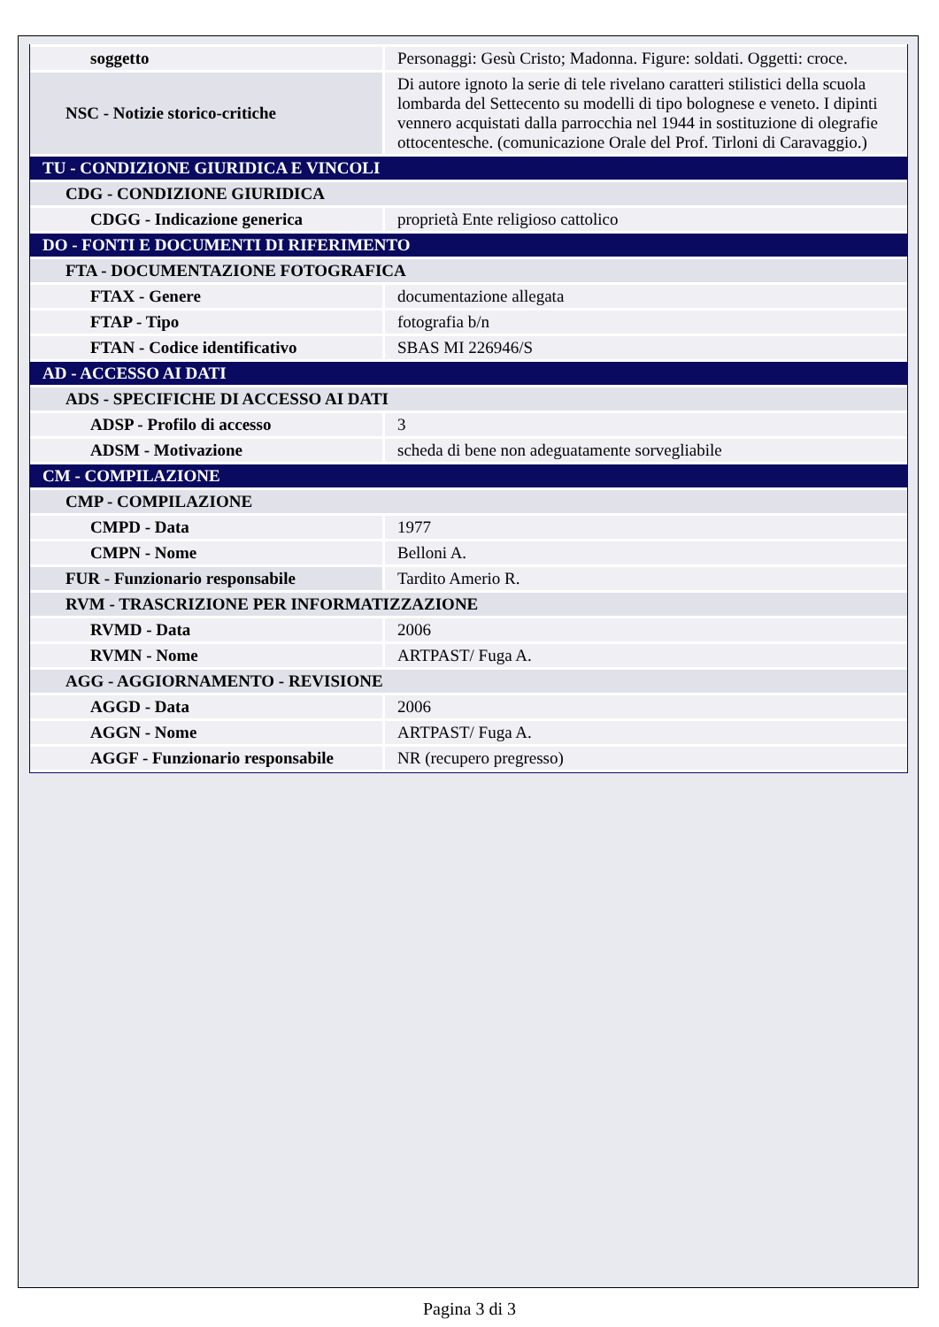| soggetto | Personaggi: Gesù Cristo; Madonna. Figure: soldati. Oggetti: croce. |
| NSC - Notizie storico-critiche | Di autore ignoto la serie di tele rivelano caratteri stilistici della scuola lombarda del Settecento su modelli di tipo bolognese e veneto. I dipinti vennero acquistati dalla parrocchia nel 1944 in sostituzione di olegrafie ottocentesche. (comunicazione Orale del Prof. Tirloni di Caravaggio.) |
| TU - CONDIZIONE GIURIDICA E VINCOLI | |
| CDG - CONDIZIONE GIURIDICA | |
| CDGG - Indicazione generica | proprietà Ente religioso cattolico |
| DO - FONTI E DOCUMENTI DI RIFERIMENTO | |
| FTA - DOCUMENTAZIONE FOTOGRAFICA | |
| FTAX - Genere | documentazione allegata |
| FTAP - Tipo | fotografia b/n |
| FTAN - Codice identificativo | SBAS MI 226946/S |
| AD - ACCESSO AI DATI | |
| ADS - SPECIFICHE DI ACCESSO AI DATI | |
| ADSP - Profilo di accesso | 3 |
| ADSM - Motivazione | scheda di bene non adeguatamente sorvegliabile |
| CM - COMPILAZIONE | |
| CMP - COMPILAZIONE | |
| CMPD - Data | 1977 |
| CMPN - Nome | Belloni A. |
| FUR - Funzionario responsabile | Tardito Amerio R. |
| RVM - TRASCRIZIONE PER INFORMATIZZAZIONE | |
| RVMD - Data | 2006 |
| RVMN - Nome | ARTPAST/ Fuga A. |
| AGG - AGGIORNAMENTO - REVISIONE | |
| AGGD - Data | 2006 |
| AGGN - Nome | ARTPAST/ Fuga A. |
| AGGF - Funzionario responsabile | NR (recupero pregresso) |
Pagina 3 di 3